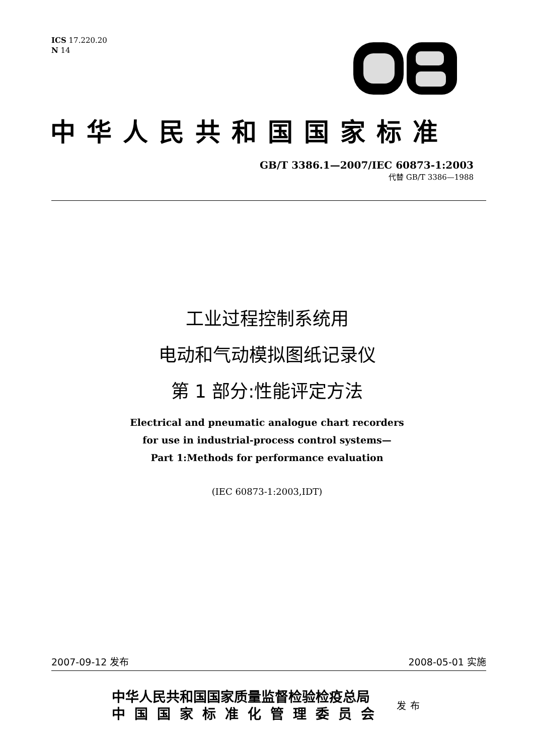ICS 17.220.20
N 14
中华人民共和国国家标准
GB/T 3386.1—2007/IEC 60873-1:2003
代替 GB/T 3386—1988
工业过程控制系统用
电动和气动模拟图纸记录仪
第 1 部分:性能评定方法
Electrical and pneumatic analogue chart recorders
for use in industrial-process control systems—
Part 1:Methods for performance evaluation
(IEC 60873-1:2003,IDT)
2007-09-12 发布 2008-05-01 实施
中华人民共和国国家质量监督检验检疫总局
中国国家标准化管理委员会
发布